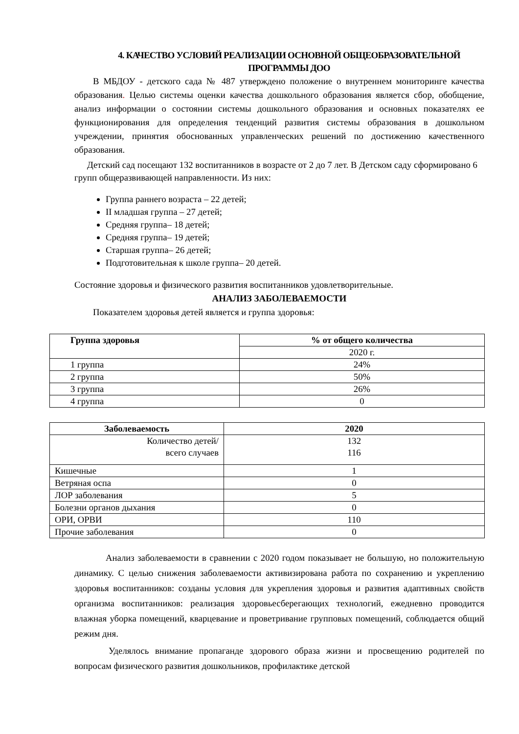4. КАЧЕСТВО УСЛОВИЙ РЕАЛИЗАЦИИ ОСНОВНОЙ ОБЩЕОБРАЗОВАТЕЛЬНОЙ ПРОГРАММЫ ДОО
В МБДОУ - детского сада № 487 утверждено положение о внутреннем мониторинге качества образования. Целью системы оценки качества дошкольного образования является сбор, обобщение, анализ информации о состоянии системы дошкольного образования и основных показателях ее функционирования для определения тенденций развития системы образования в дошкольном учреждении, принятия обоснованных управленческих решений по достижению качественного образования.
Детский сад посещают 132 воспитанников в возрасте от 2 до 7 лет. В Детском саду сформировано 6 групп общеразвивающей направленности. Из них:
Группа раннего возраста – 22 детей;
II младшая группа – 27 детей;
Средняя группа– 18 детей;
Средняя группа– 19 детей;
Старшая группа– 26 детей;
Подготовительная к школе группа– 20 детей.
Состояние здоровья и физического развития воспитанников удовлетворительные.
АНАЛИЗ ЗАБОЛЕВАЕМОСТИ
Показателем здоровья детей является и группа здоровья:
| Группа здоровья | % от общего количества |
| --- | --- |
| | 2020 г. |
| 1 группа | 24% |
| 2 группа | 50% |
| 3 группа | 26% |
| 4 группа | 0 |
| Заболеваемость | 2020 |
| --- | --- |
| Количество детей/ всего случаев | 132 116 |
| Кишечные | 1 |
| Ветряная оспа | 0 |
| ЛОР заболевания | 5 |
| Болезни органов дыхания | 0 |
| ОРИ, ОРВИ | 110 |
| Прочие заболевания | 0 |
Анализ заболеваемости в сравнении с 2020 годом показывает не большую, но положительную динамику. С целью снижения заболеваемости активизирована работа по сохранению и укреплению здоровья воспитанников: созданы условия для укрепления здоровья и развития адаптивных свойств организма воспитанников: реализация здоровьесберегающих технологий, ежедневно проводится влажная уборка помещений, кварцевание и проветривание групповых помещений, соблюдается общий режим дня.
Уделялось внимание пропаганде здорового образа жизни и просвещению родителей по вопросам физического развития дошкольников, профилактике детской